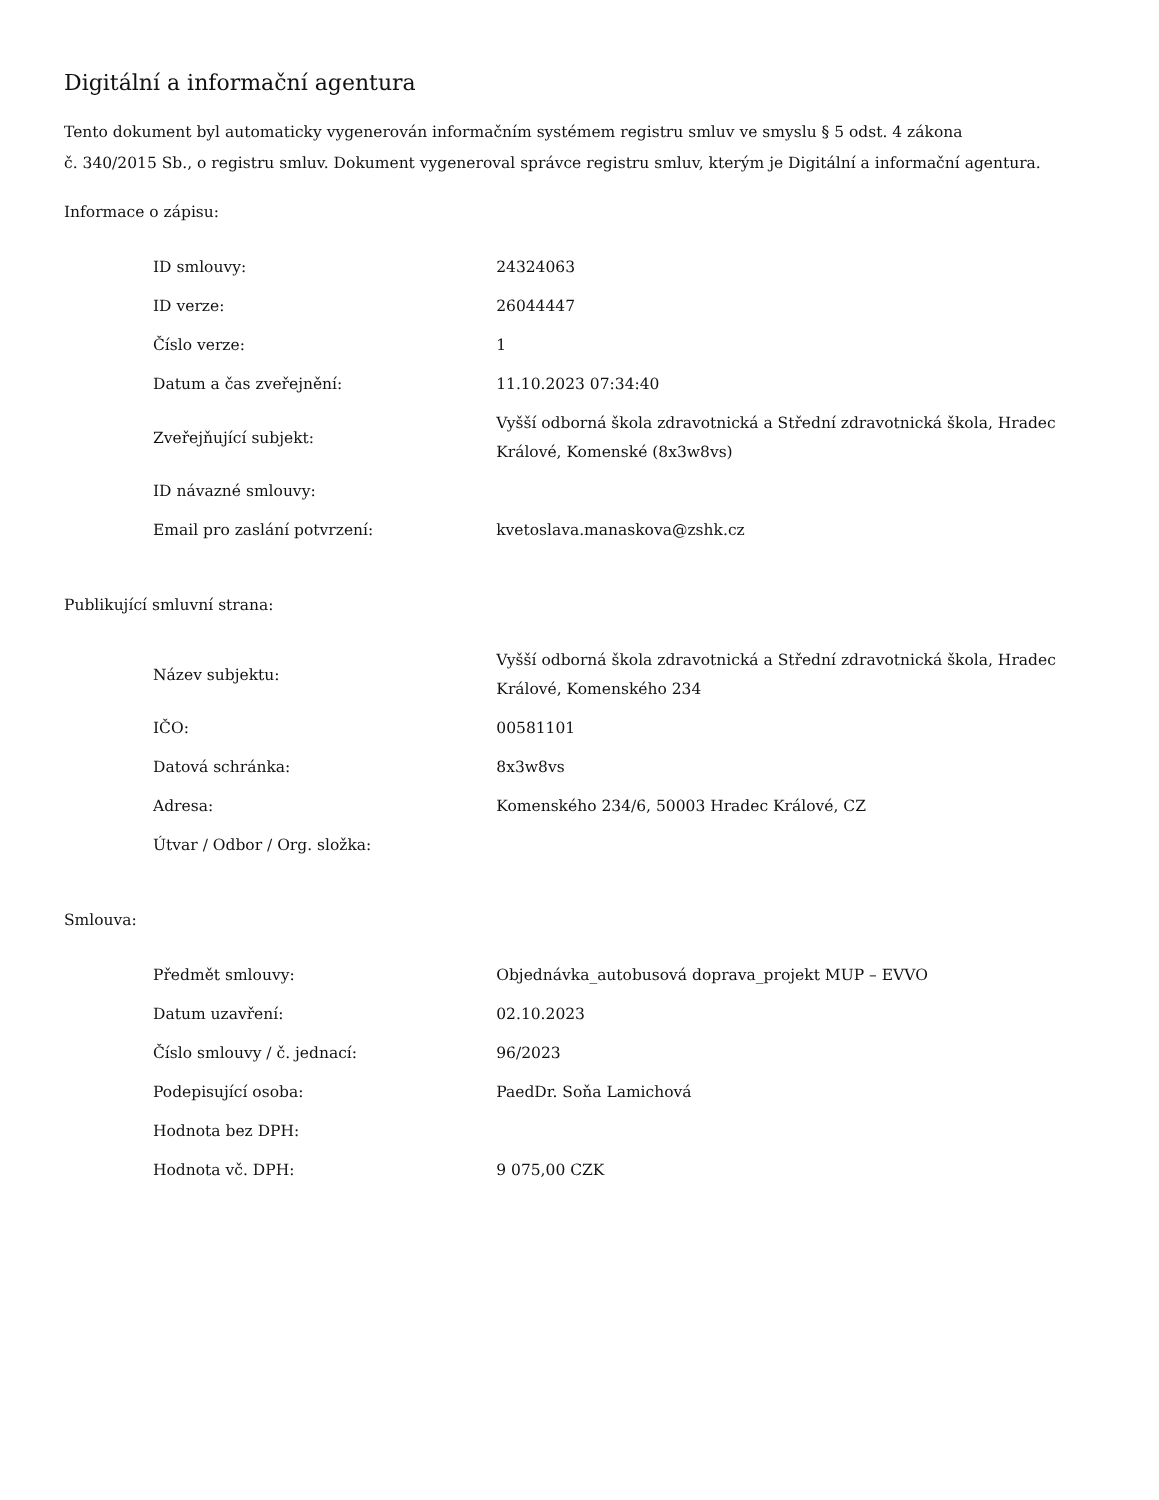Digitální a informační agentura
Tento dokument byl automaticky vygenerován informačním systémem registru smluv ve smyslu § 5 odst. 4 zákona
č. 340/2015 Sb., o registru smluv. Dokument vygeneroval správce registru smluv, kterým je Digitální a informační agentura.
Informace o zápisu:
| ID smlouvy: | 24324063 |
| ID verze: | 26044447 |
| Číslo verze: | 1 |
| Datum a čas zveřejnění: | 11.10.2023 07:34:40 |
| Zveřejňující subjekt: | Vyšší odborná škola zdravotnická a Střední zdravotnická škola, Hradec Králové, Komenské (8x3w8vs) |
| ID návazné smlouvy: | |
| Email pro zaslání potvrzení: | kvetoslava.manaskova@zshk.cz |
Publikující smluvní strana:
| Název subjektu: | Vyšší odborná škola zdravotnická a Střední zdravotnická škola, Hradec Králové, Komenského 234 |
| IČO: | 00581101 |
| Datová schránka: | 8x3w8vs |
| Adresa: | Komenského 234/6, 50003 Hradec Králové, CZ |
| Útvar / Odbor / Org. složka: | |
Smlouva:
| Předmět smlouvy: | Objednávka_autobusová doprava_projekt MUP – EVVO |
| Datum uzavření: | 02.10.2023 |
| Číslo smlouvy / č. jednací: | 96/2023 |
| Podepisující osoba: | PaedDr. Soňa Lamichová |
| Hodnota bez DPH: | |
| Hodnota vč. DPH: | 9 075,00 CZK |